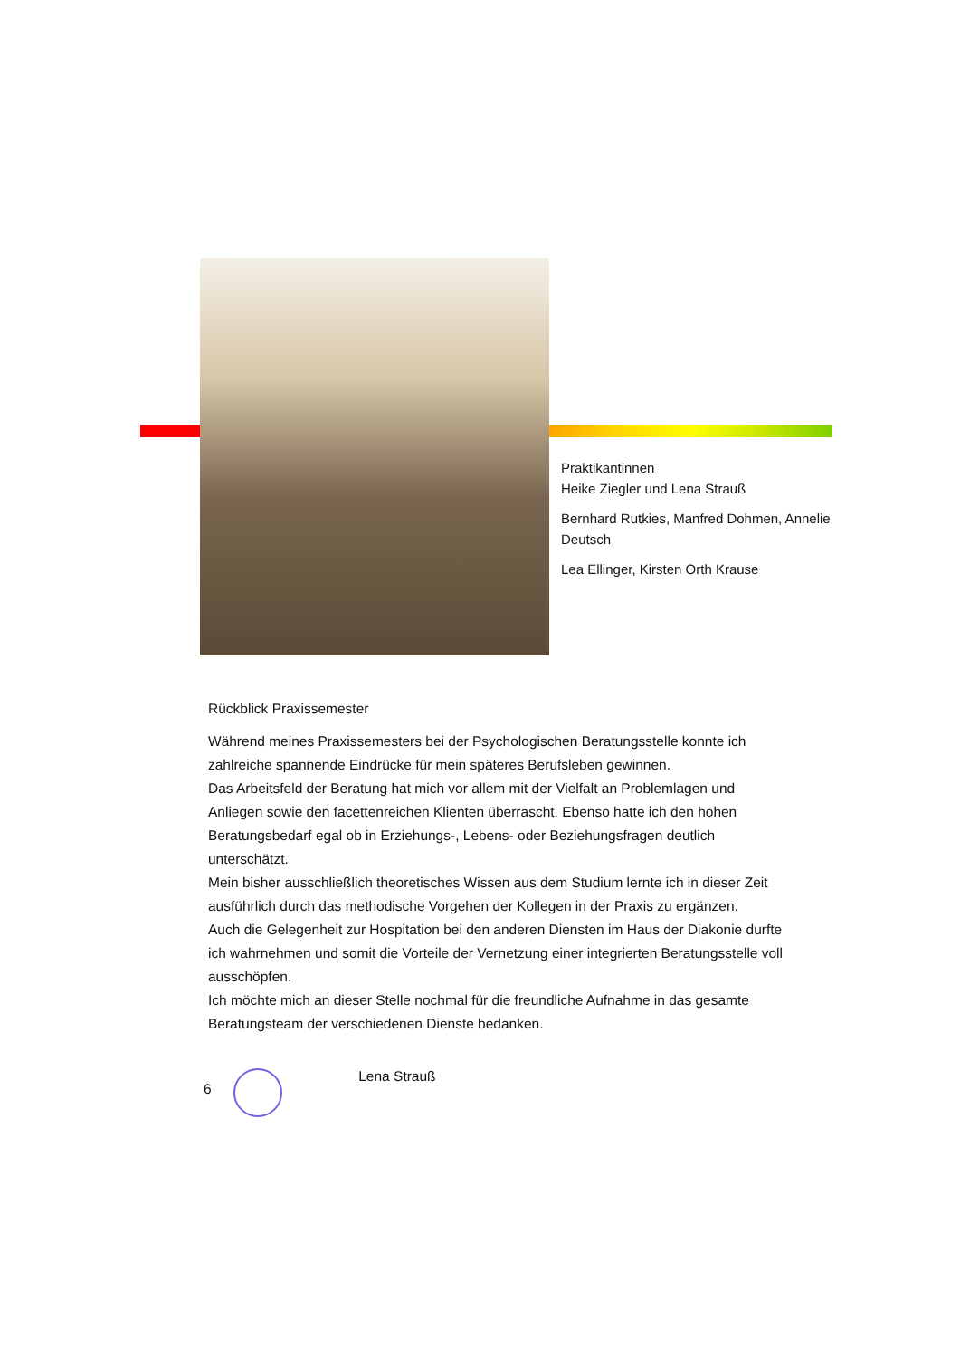Praktikantinnen
Heike Ziegler und Lena Strauß
Bernhard Rutkies, Manfred Dohmen, Annelie Deutsch
Lea Ellinger, Kirsten Orth Krause
Rückblick Praxissemester
Während meines Praxissemesters bei der Psychologischen Beratungsstelle konnte ich zahlreiche spannende Eindrücke für mein späteres Berufsleben gewinnen.
Das Arbeitsfeld der Beratung hat mich vor allem mit der Vielfalt an Problemlagen und Anliegen sowie den facettenreichen Klienten überrascht. Ebenso hatte ich den hohen Beratungsbedarf egal ob in Erziehungs-, Lebens- oder Beziehungsfragen deutlich unterschätzt.
Mein bisher ausschließlich theoretisches Wissen aus dem Studium lernte ich in dieser Zeit ausführlich durch das methodische Vorgehen der Kollegen in der Praxis zu ergänzen.
Auch die Gelegenheit zur Hospitation bei den anderen Diensten im Haus der Diakonie durfte ich wahrnehmen und somit die Vorteile der Vernetzung einer integrierten Beratungsstelle voll ausschöpfen.
Ich möchte mich an dieser Stelle nochmal für die freundliche Aufnahme in das gesamte Beratungsteam der verschiedenen Dienste bedanken.
6 Lena Strauß